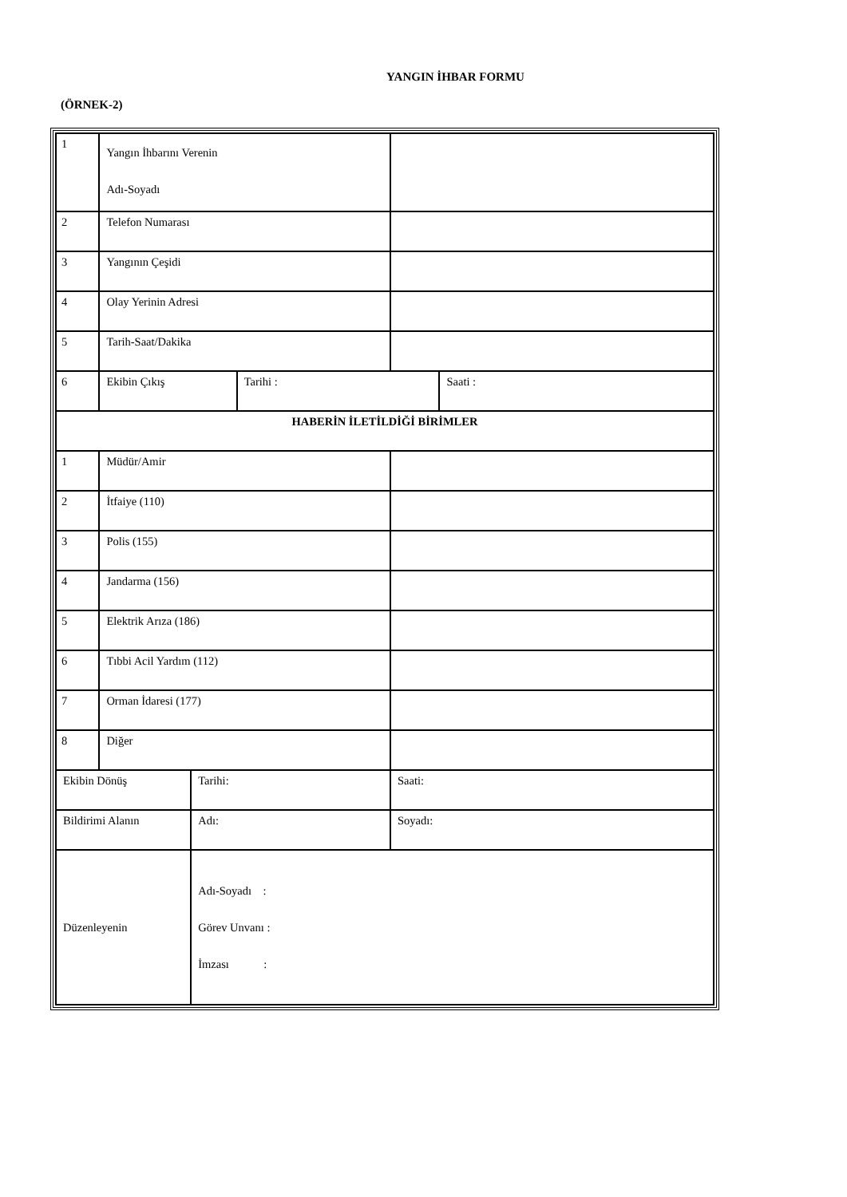YANGIN İHBAR FORMU
(ÖRNEK-2)
| 1 | Yangın İhbarını Verenin Adı-Soyadı | | | | |
| 2 | Telefon Numarası | | | | |
| 3 | Yangının Çeşidi | | | | |
| 4 | Olay Yerinin Adresi | | | | |
| 5 | Tarih-Saat/Dakika | | | | |
| 6 | Ekibin Çıkış | | Tarihi : | | Saati : |
| HABERİN İLETİLDİĞİ BİRİMLER | | | | | |
| 1 | Müdür/Amir | | | | |
| 2 | İtfaiye (110) | | | | |
| 3 | Polis (155) | | | | |
| 4 | Jandarma (156) | | | | |
| 5 | Elektrik Arıza (186) | | | | |
| 6 | Tıbbi Acil Yardım (112) | | | | |
| 7 | Orman İdaresi (177) | | | | |
| 8 | Diğer | | | | |
| Ekibin Dönüş | | Tarihi: | | Saati: | |
| Bildirimi Alanın | | Adı: | | Soyadı: | |
| Düzenleyenin | | Adı-Soyadı : Görev Unvanı : İmzası : | | | |